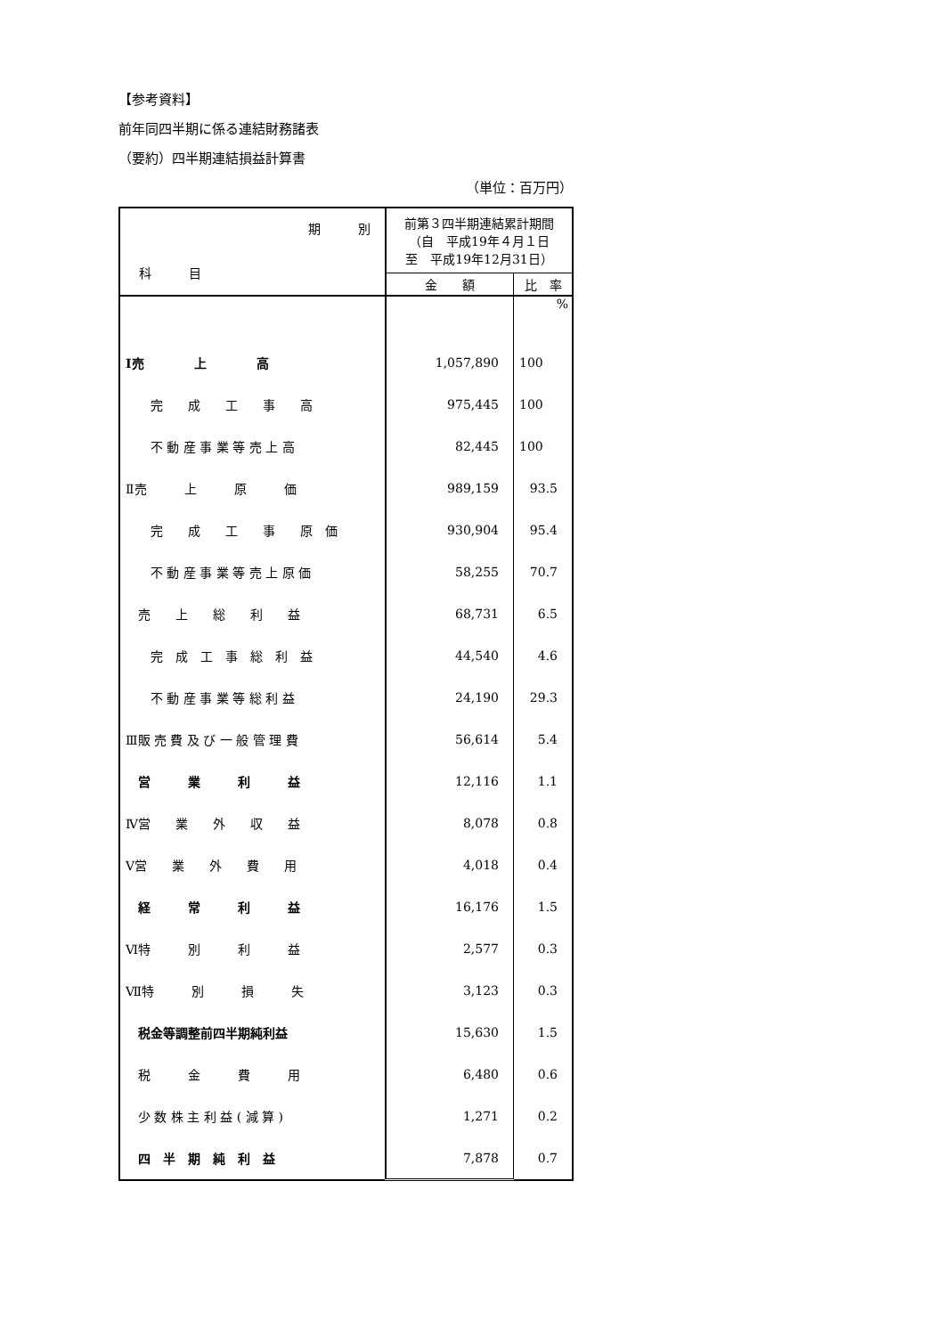【参考資料】
前年同四半期に係る連結財務諸表
（要約）四半期連結損益計算書
（単位：百万円）
| 期 別 科 目 | 前第３四半期連結累計期間 （自 平成19年４月１日 至 平成19年12月31日） | |
| --- | --- | --- |
| | 金 額 | 比 率 |
| | | % |
| Ⅰ売 上 高 | 1,057,890 | 100 |
| 完 成 工 事 高 | 975,445 | 100 |
| 不 動 産 事 業 等 売 上 高 | 82,445 | 100 |
| Ⅱ売 上 原 価 | 989,159 | 93.5 |
| 完 成 工 事 原 価 | 930,904 | 95.4 |
| 不 動 産 事 業 等 売 上 原 価 | 58,255 | 70.7 |
| 売 上 総 利 益 | 68,731 | 6.5 |
| 完 成 工 事 総 利 益 | 44,540 | 4.6 |
| 不 動 産 事 業 等 総 利 益 | 24,190 | 29.3 |
| Ⅲ販 売 費 及 び 一 般 管 理 費 | 56,614 | 5.4 |
| 営 業 利 益 | 12,116 | 1.1 |
| Ⅳ営 業 外 収 益 | 8,078 | 0.8 |
| Ⅴ営 業 外 費 用 | 4,018 | 0.4 |
| 経 常 利 益 | 16,176 | 1.5 |
| Ⅵ特 別 利 益 | 2,577 | 0.3 |
| Ⅶ特 別 損 失 | 3,123 | 0.3 |
| 税金等調整前四半期純利益 | 15,630 | 1.5 |
| 税 金 費 用 | 6,480 | 0.6 |
| 少 数 株 主 利 益 ( 減 算 ) | 1,271 | 0.2 |
| 四 半 期 純 利 益 | 7,878 | 0.7 |